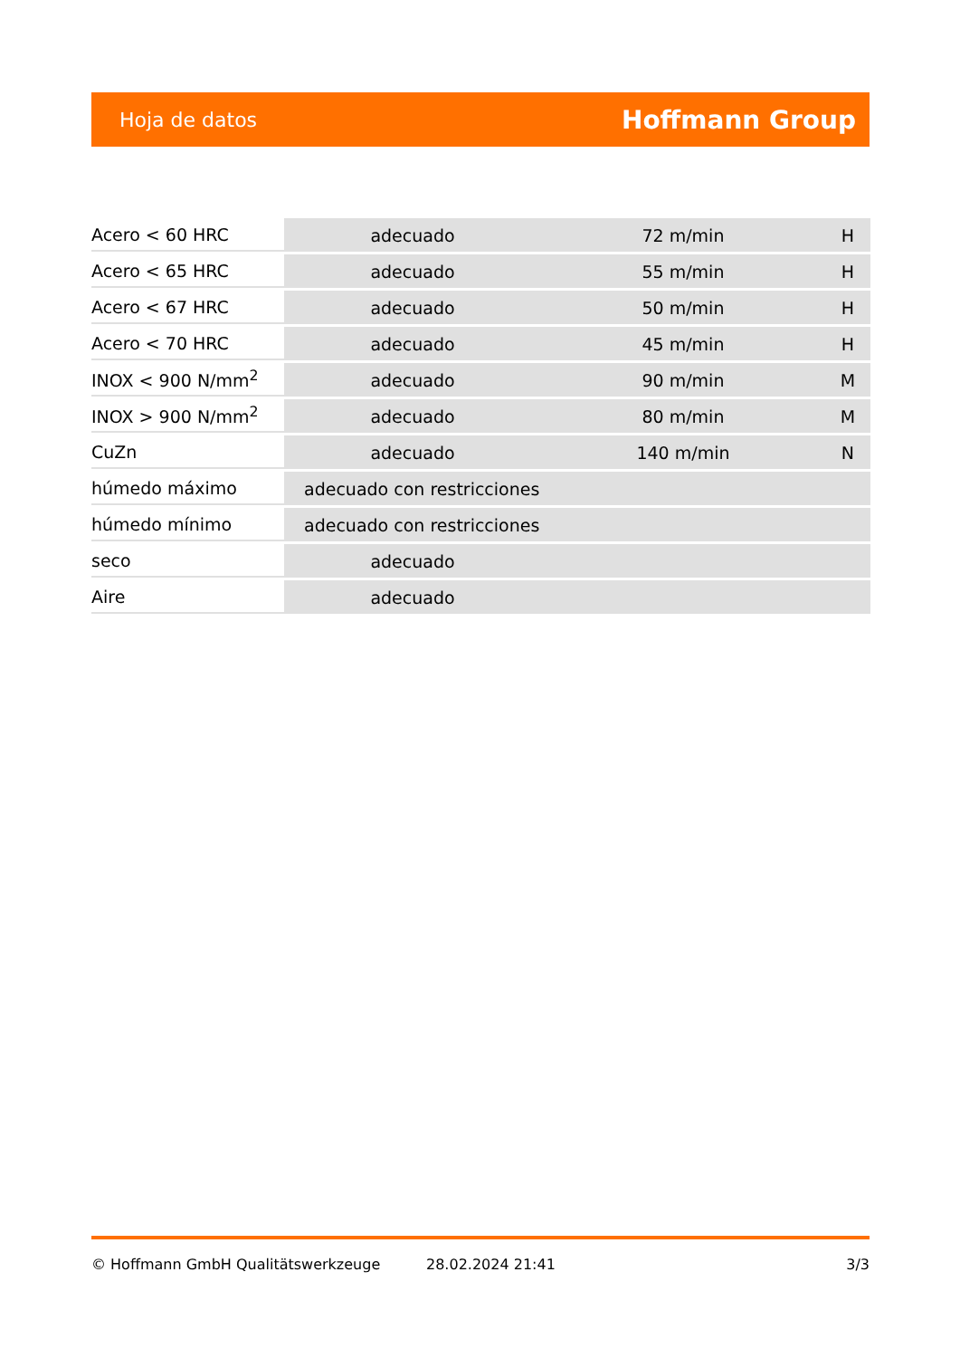Hoja de datos Hoffmann Group
| Acero < 60 HRC | adecuado | 72 m/min | H |
| Acero < 65 HRC | adecuado | 55 m/min | H |
| Acero < 67 HRC | adecuado | 50 m/min | H |
| Acero < 70 HRC | adecuado | 45 m/min | H |
| INOX < 900 N/mm<sup>2</sup> | adecuado | 90 m/min | M |
| INOX > 900 N/mm<sup>2</sup> | adecuado | 80 m/min | M |
| CuZn | adecuado | 140 m/min | N |
| húmedo máximo | adecuado con restricciones | | |
| húmedo mínimo | adecuado con restricciones | | |
| seco | adecuado | | |
| Aire | adecuado | | |
© Hoffmann GmbH Qualitätswerkzeuge 28.02.2024 21:41 3/3